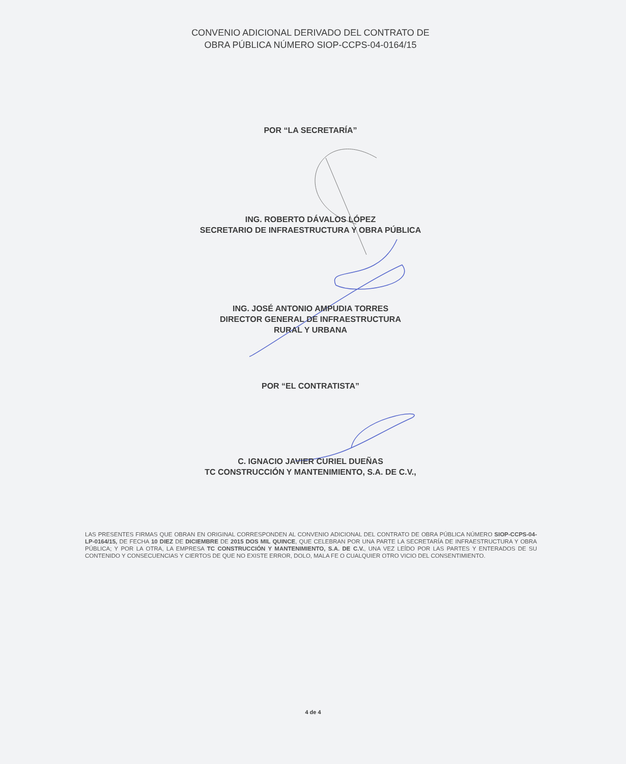CONVENIO ADICIONAL DERIVADO DEL CONTRATO DE
OBRA PÚBLICA NÚMERO SIOP-CCPS-04-0164/15
POR “LA SECRETARÍA”
ING. ROBERTO DÁVALOS LÓPEZ
SECRETARIO DE INFRAESTRUCTURA Y OBRA PÚBLICA
ING. JOSÉ ANTONIO AMPUDIA TORRES
DIRECTOR GENERAL DE INFRAESTRUCTURA
RURAL Y URBANA
POR “EL CONTRATISTA”
C. IGNACIO JAVIER CURIEL DUEÑAS
TC CONSTRUCCIÓN Y MANTENIMIENTO, S.A. DE C.V.,
LAS PRESENTES FIRMAS QUE OBRAN EN ORIGINAL CORRESPONDEN AL CONVENIO ADICIONAL DEL CONTRATO DE OBRA PÚBLICA NÚMERO SIOP-CCPS-04-LP-0164/15, DE FECHA 10 DIEZ DE DICIEMBRE DE 2015 DOS MIL QUINCE, QUE CELEBRAN POR UNA PARTE LA SECRETARÍA DE INFRAESTRUCTURA Y OBRA PÚBLICA; Y POR LA OTRA, LA EMPRESA TC CONSTRUCCIÓN Y MANTENIMIENTO, S.A. DE C.V., UNA VEZ LEÍDO POR LAS PARTES Y ENTERADOS DE SU CONTENIDO Y CONSECUENCIAS Y CIERTOS DE QUE NO EXISTE ERROR, DOLO, MALA FE O CUALQUIER OTRO VICIO DEL CONSENTIMIENTO.
4 de 4